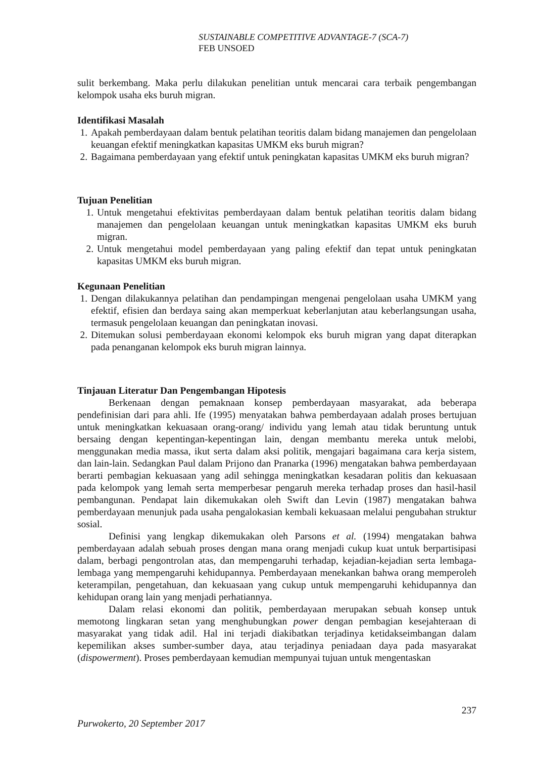SUSTAINABLE COMPETITIVE ADVANTAGE-7 (SCA-7)
FEB UNSOED
sulit berkembang. Maka perlu dilakukan penelitian untuk mencarai cara terbaik pengembangan kelompok usaha eks buruh migran.
Identifikasi Masalah
1. Apakah pemberdayaan dalam bentuk pelatihan teoritis dalam bidang manajemen dan pengelolaan keuangan efektif meningkatkan kapasitas UMKM eks buruh migran?
2. Bagaimana pemberdayaan yang efektif untuk peningkatan kapasitas UMKM eks buruh migran?
Tujuan Penelitian
1. Untuk mengetahui efektivitas pemberdayaan dalam bentuk pelatihan teoritis dalam bidang manajemen dan pengelolaan keuangan untuk meningkatkan kapasitas UMKM eks buruh migran.
2. Untuk mengetahui model pemberdayaan yang paling efektif dan tepat untuk peningkatan kapasitas UMKM eks buruh migran.
Kegunaan Penelitian
1. Dengan dilakukannya pelatihan dan pendampingan mengenai pengelolaan usaha UMKM yang efektif, efisien dan berdaya saing akan memperkuat keberlanjutan atau keberlangsungan usaha, termasuk pengelolaan keuangan dan peningkatan inovasi.
2. Ditemukan solusi pemberdayaan ekonomi kelompok eks buruh migran yang dapat diterapkan pada penanganan kelompok eks buruh migran lainnya.
Tinjauan Literatur Dan Pengembangan Hipotesis
Berkenaan dengan pemaknaan konsep pemberdayaan masyarakat, ada beberapa pendefinisian dari para ahli. Ife (1995) menyatakan bahwa pemberdayaan adalah proses bertujuan untuk meningkatkan kekuasaan orang-orang/ individu yang lemah atau tidak beruntung untuk bersaing dengan kepentingan-kepentingan lain, dengan membantu mereka untuk melobi, menggunakan media massa, ikut serta dalam aksi politik, mengajari bagaimana cara kerja sistem, dan lain-lain. Sedangkan Paul dalam Prijono dan Pranarka (1996) mengatakan bahwa pemberdayaan berarti pembagian kekuasaan yang adil sehingga meningkatkan kesadaran politis dan kekuasaan pada kelompok yang lemah serta memperbesar pengaruh mereka terhadap proses dan hasil-hasil pembangunan. Pendapat lain dikemukakan oleh Swift dan Levin (1987) mengatakan bahwa pemberdayaan menunjuk pada usaha pengalokasian kembali kekuasaan melalui pengubahan struktur sosial.
Definisi yang lengkap dikemukakan oleh Parsons et al. (1994) mengatakan bahwa pemberdayaan adalah sebuah proses dengan mana orang menjadi cukup kuat untuk berpartisipasi dalam, berbagi pengontrolan atas, dan mempengaruhi terhadap, kejadian-kejadian serta lembaga-lembaga yang mempengaruhi kehidupannya. Pemberdayaan menekankan bahwa orang memperoleh keterampilan, pengetahuan, dan kekuasaan yang cukup untuk mempengaruhi kehidupannya dan kehidupan orang lain yang menjadi perhatiannya.
Dalam relasi ekonomi dan politik, pemberdayaan merupakan sebuah konsep untuk memotong lingkaran setan yang menghubungkan power dengan pembagian kesejahteraan di masyarakat yang tidak adil. Hal ini terjadi diakibatkan terjadinya ketidakseimbangan dalam kepemilikan akses sumber-sumber daya, atau terjadinya peniadaan daya pada masyarakat (dispowerment). Proses pemberdayaan kemudian mempunyai tujuan untuk mengentaskan
237
Purwokerto, 20 September 2017